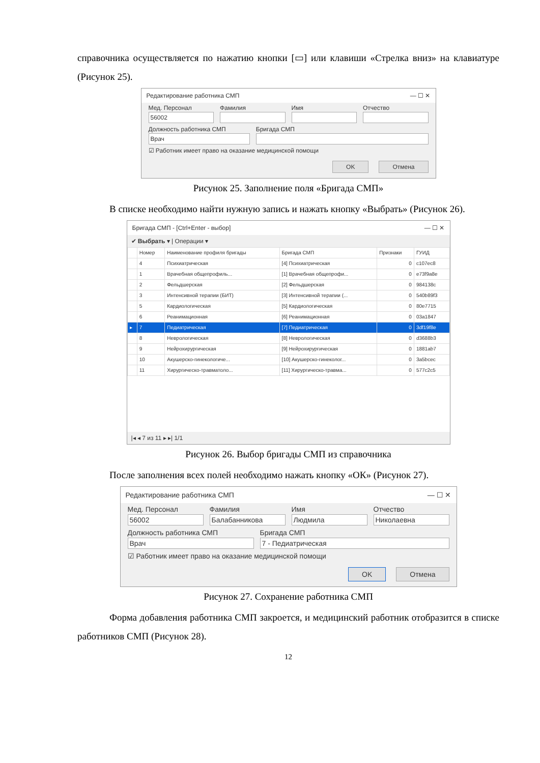справочника осуществляется по нажатию кнопки [▭] или клавиши «Стрелка вниз» на клавиатуре (Рисунок 25).
Редактирование работника СМП — ☐ ✕
Мед. Персонал
56002
Фамилия Имя Отчество
Должность работника СМП
Врач
Бригада СМП
☑ Работник имеет право на оказание медицинской помощи
OK Отмена
Рисунок 25. Заполнение поля «Бригада СМП»
В списке необходимо найти нужную запись и нажать кнопку «Выбрать» (Рисунок 26).
Бригада СМП - [Ctrl+Enter - выбор] — ☐ ✕
✔ Выбрать ▾ | Операции ▾
| | Номер | Наименование профиля бригады | Бригада СМП | Признаки | ГУИД |
| --- | --- | --- | --- | --- | --- |
| | 4 | Психиатрическая | [4] Психиатрическая | 0 | c107ec8 |
| | 1 | Врачебная общепрофиль... | [1] Врачебная общепрофи... | 0 | e73f9a8e |
| | 2 | Фельдшерская | [2] Фельдшерская | 0 | 984138c |
| | 3 | Интенсивной терапии (БИТ) | [3] Интенсивной терапии (... | 0 | 540b89f3 |
| | 5 | Кардиологическая | [5] Кардиологическая | 0 | 80e7715 |
| | 6 | Реанимационная | [6] Реанимационная | 0 | 03a1847 |
| ▸ | 7 | Педиатрическая | [7] Педиатрическая | 0 | 3df19f8e |
| | 8 | Неврологическая | [8] Неврологическая | 0 | d3688b3 |
| | 9 | Нейрохирургическая | [9] Нейрохирургическая | 0 | 1881ab7 |
| | 10 | Акушерско-гинекологиче... | [10] Акушерско-гинеколог... | 0 | 3a5bcec |
| | 11 | Хирургическо-травматоло... | [11] Хирургическо-травма... | 0 | 577c2c5 |
|◂ ◂ 7 из 11 ▸ ▸| 1/1
Рисунок 26. Выбор бригады СМП из справочника
После заполнения всех полей необходимо нажать кнопку «ОК» (Рисунок 27).
Редактирование работника СМП — ☐ ✕
Мед. Персонал
56002
Фамилия
Балабанникова
Имя
Людмила
Отчество
Николаевна
Должность работника СМП
Врач
Бригада СМП
7 - Педиатрическая
☑ Работник имеет право на оказание медицинской помощи
OK Отмена
Рисунок 27. Сохранение работника СМП
Форма добавления работника СМП закроется, и медицинский работник отобразится в списке работников СМП (Рисунок 28).
12